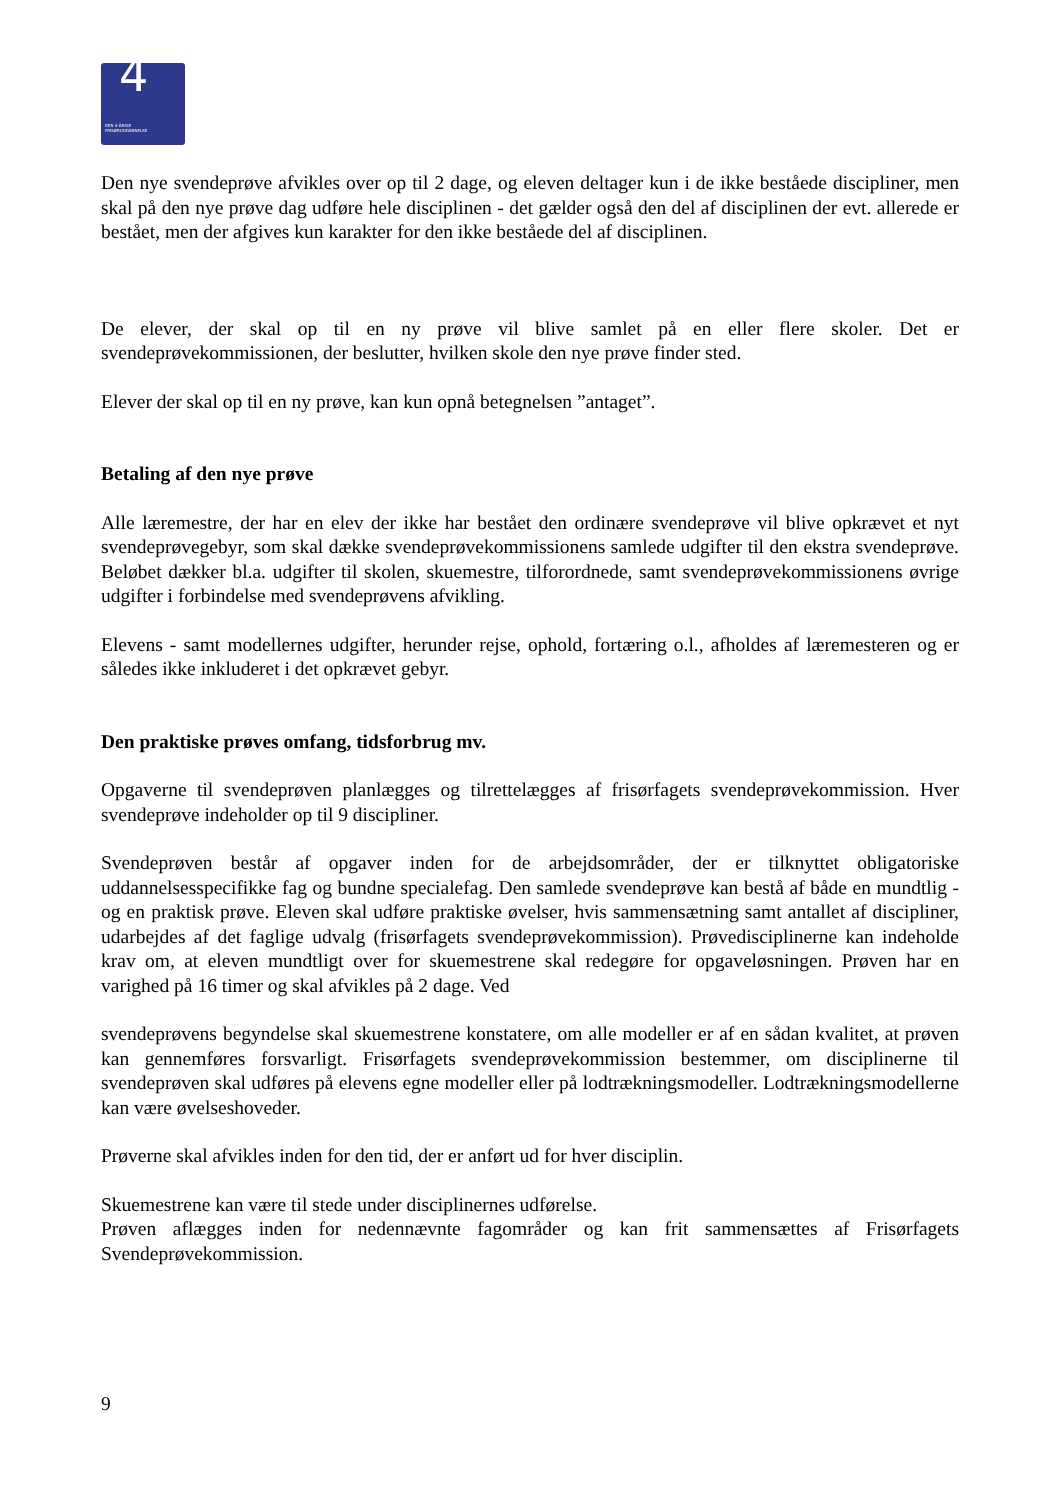4
DEN 4-ÅRIGE
FRISØRUDDANNELSE
Den nye svendeprøve afvikles over op til 2 dage, og eleven deltager kun i de ikke beståede discipliner, men skal på den nye prøve dag udføre hele disciplinen - det gælder også den del af disciplinen der evt. allerede er bestået, men der afgives kun karakter for den ikke beståede del af disciplinen.
De elever, der skal op til en ny prøve vil blive samlet på en eller flere skoler. Det er svendeprøvekommissionen, der beslutter, hvilken skole den nye prøve finder sted.
Elever der skal op til en ny prøve, kan kun opnå betegnelsen ”antaget”.
Betaling af den nye prøve
Alle læremestre, der har en elev der ikke har bestået den ordinære svendeprøve vil blive opkrævet et nyt svendeprøvegebyr, som skal dække svendeprøvekommissionens samlede udgifter til den ekstra svendeprøve. Beløbet dækker bl.a. udgifter til skolen, skuemestre, tilforordnede, samt svendeprøvekommissionens øvrige udgifter i forbindelse med svendeprøvens afvikling.
Elevens - samt modellernes udgifter, herunder rejse, ophold, fortæring o.l., afholdes af læremesteren og er således ikke inkluderet i det opkrævet gebyr.
Den praktiske prøves omfang, tidsforbrug mv.
Opgaverne til svendeprøven planlægges og tilrettelægges af frisørfagets svendeprøvekommission. Hver svendeprøve indeholder op til 9 discipliner.
Svendeprøven består af opgaver inden for de arbejdsområder, der er tilknyttet obligatoriske uddannelsesspecifikke fag og bundne specialefag. Den samlede svendeprøve kan bestå af både en mundtlig - og en praktisk prøve. Eleven skal udføre praktiske øvelser, hvis sammensætning samt antallet af discipliner, udarbejdes af det faglige udvalg (frisørfagets svendeprøvekommission). Prøvedisciplinerne kan indeholde krav om, at eleven mundtligt over for skuemestrene skal redegøre for opgaveløsningen. Prøven har en varighed på 16 timer og skal afvikles på 2 dage. Ved
svendeprøvens begyndelse skal skuemestrene konstatere, om alle modeller er af en sådan kvalitet, at prøven kan gennemføres forsvarligt. Frisørfagets svendeprøvekommission bestemmer, om disciplinerne til svendeprøven skal udføres på elevens egne modeller eller på lodtrækningsmodeller. Lodtrækningsmodellerne kan være øvelseshoveder.
Prøverne skal afvikles inden for den tid, der er anført ud for hver disciplin.
Skuemestrene kan være til stede under disciplinernes udførelse.
Prøven aflægges inden for nedennævnte fagområder og kan frit sammensættes af Frisørfagets Svendeprøvekommission.
9